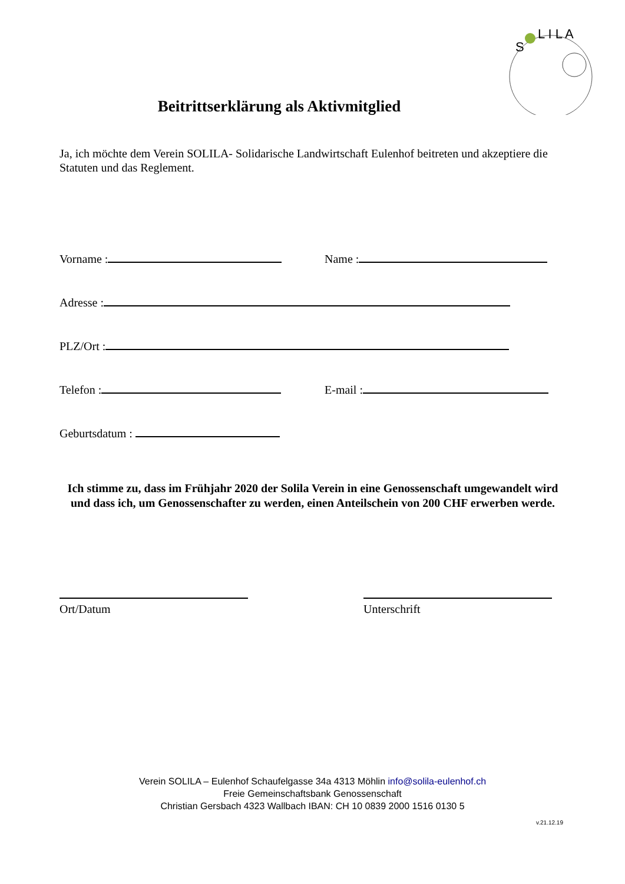S
L I L A
Beitrittserklärung als Aktivmitglied
Ja, ich möchte dem Verein SOLILA- Solidarische Landwirtschaft Eulenhof beitreten und akzeptiere die Statuten und das Reglement.
Vorname : Name :
Adresse :
PLZ/Ort :
Telefon : E-mail :
Geburtsdatum :
Ich stimme zu, dass im Frühjahr 2020 der Solila Verein in eine Genossenschaft umgewandelt wird und dass ich, um Genossenschafter zu werden, einen Anteilschein von 200 CHF erwerben werde.
Ort/Datum Unterschrift
Verein SOLILA – Eulenhof Schaufelgasse 34a 4313 Möhlin info@solila-eulenhof.ch
Freie Gemeinschaftsbank Genossenschaft
Christian Gersbach 4323 Wallbach IBAN: CH 10 0839 2000 1516 0130 5
v.21.12.19